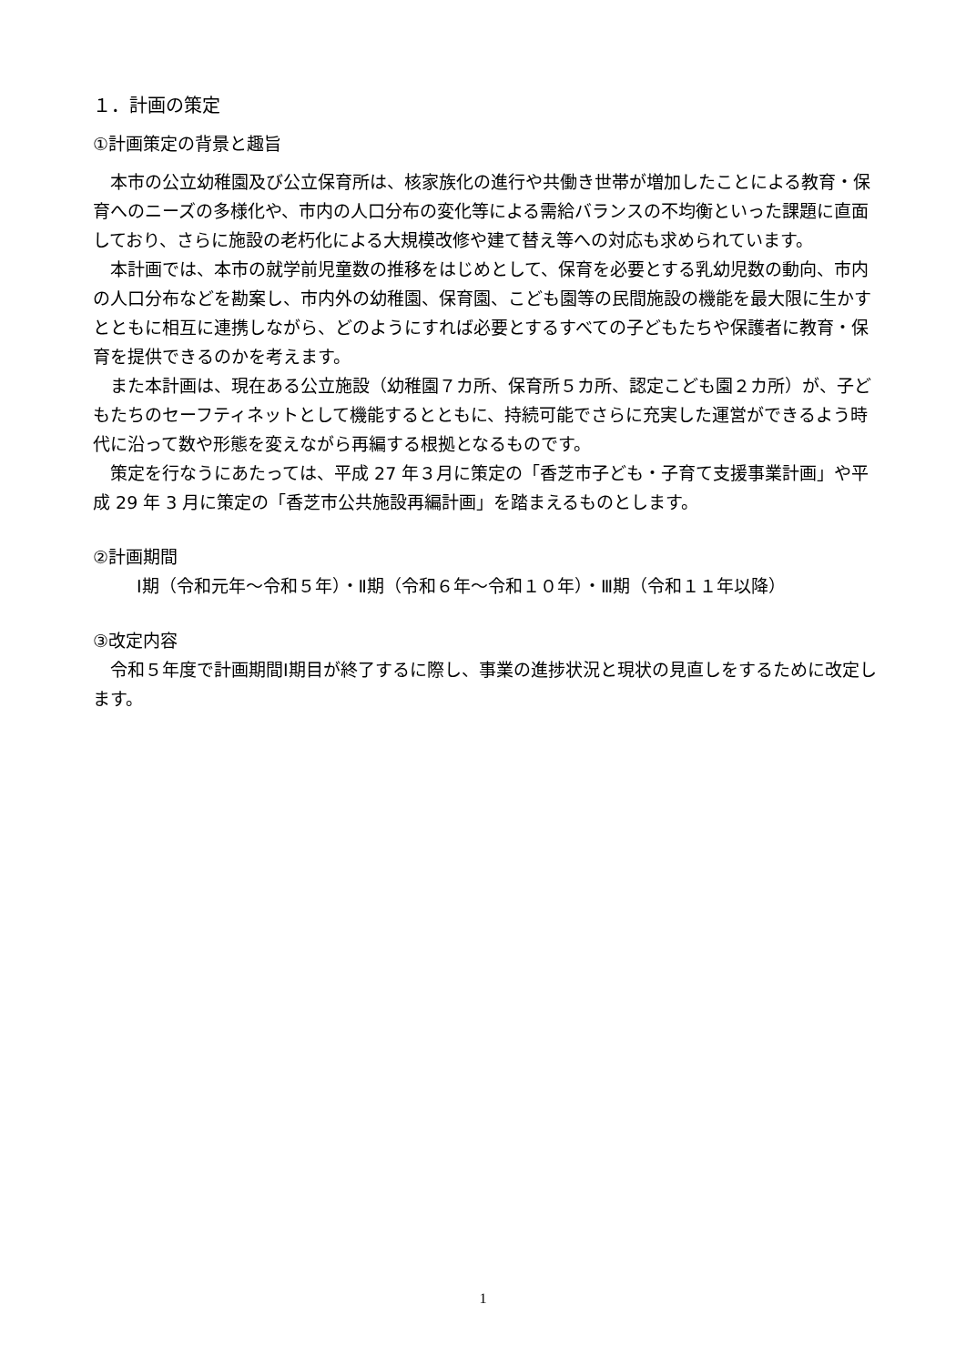１．計画の策定
①計画策定の背景と趣旨
本市の公立幼稚園及び公立保育所は、核家族化の進行や共働き世帯が増加したことによる教育・保育へのニーズの多様化や、市内の人口分布の変化等による需給バランスの不均衡といった課題に直面しており、さらに施設の老朽化による大規模改修や建て替え等への対応も求められています。
本計画では、本市の就学前児童数の推移をはじめとして、保育を必要とする乳幼児数の動向、市内の人口分布などを勘案し、市内外の幼稚園、保育園、こども園等の民間施設の機能を最大限に生かすとともに相互に連携しながら、どのようにすれば必要とするすべての子どもたちや保護者に教育・保育を提供できるのかを考えます。
また本計画は、現在ある公立施設（幼稚園７カ所、保育所５カ所、認定こども園２カ所）が、子どもたちのセーフティネットとして機能するとともに、持続可能でさらに充実した運営ができるよう時代に沿って数や形態を変えながら再編する根拠となるものです。
策定を行なうにあたっては、平成 27 年３月に策定の「香芝市子ども・子育て支援事業計画」や平成 29 年 3 月に策定の「香芝市公共施設再編計画」を踏まえるものとします。
②計画期間
Ⅰ期（令和元年～令和５年）・Ⅱ期（令和６年～令和１０年）・Ⅲ期（令和１１年以降）
③改定内容
令和５年度で計画期間Ⅰ期目が終了するに際し、事業の進捗状況と現状の見直しをするために改定します。
1